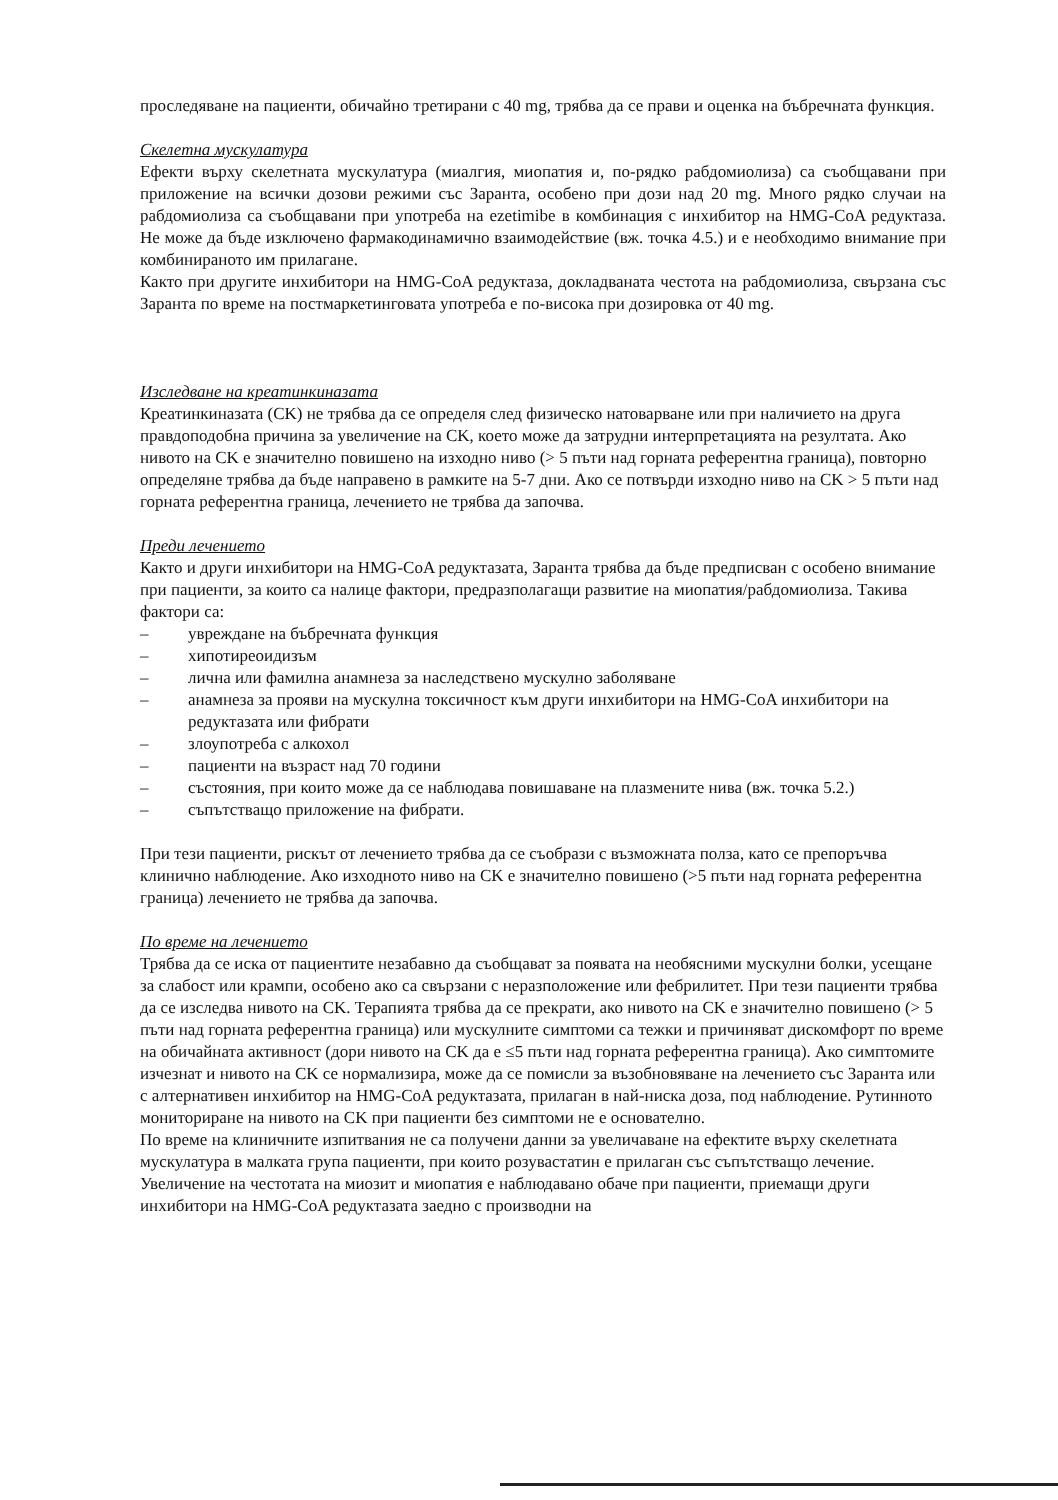проследяване на пациенти, обичайно третирани с 40 mg, трябва да се прави и оценка на бъбречната функция.
Скелетна мускулатура
Ефекти върху скелетната мускулатура (миалгия, миопатия и, по-рядко рабдомиолиза) са съобщавани при приложение на всички дозови режими със Заранта, особено при дози над 20 mg. Много рядко случаи на рабдомиолиза са съобщавани при употреба на ezetimibe в комбинация с инхибитор на HMG-CoA редуктаза. Не може да бъде изключено фармакодинамично взаимодействие (вж. точка 4.5.) и е необходимо внимание при комбинираното им прилагане.
Както при другите инхибитори на HMG-CoA редуктаза, докладваната честота на рабдомиолиза, свързана със Заранта по време на постмаркетинговата употреба е по-висока при дозировка от 40 mg.
Изследване на креатинкиназата
Креатинкиназата (CK) не трябва да се определя след физическо натоварване или при наличието на друга правдоподобна причина за увеличение на CK, което може да затрудни интерпретацията на резултата. Ако нивото на CK е значително повишено на изходно ниво (> 5 пъти над горната референтна граница), повторно определяне трябва да бъде направено в рамките на 5-7 дни. Ако се потвърди изходно ниво на CK > 5 пъти над горната референтна граница, лечението не трябва да започва.
Преди лечението
Както и други инхибитори на HMG-CoA редуктазата, Заранта трябва да бъде предписван с особено внимание при пациенти, за които са налице фактори, предразполагащи развитие на миопатия/рабдомиолиза. Такива фактори са:
– увреждане на бъбречната функция
– хипотиреоидизъм
– лична или фамилна анамнеза за наследствено мускулно заболяване
– анамнеза за прояви на мускулна токсичност към други инхибитори на HMG-CoA инхибитори на редуктазата или фибрати
– злоупотреба с алкохол
– пациенти на възраст над 70 години
– състояния, при които може да се наблюдава повишаване на плазмените нива (вж. точка 5.2.)
– съпътстващо приложение на фибрати.
При тези пациенти, рискът от лечението трябва да се съобрази с възможната полза, като се препоръчва клинично наблюдение. Ако изходното ниво на CK е значително повишено (>5 пъти над горната референтна граница) лечението не трябва да започва.
По време на лечението
Трябва да се иска от пациентите незабавно да съобщават за появата на необясними мускулни болки, усещане за слабост или крампи, особено ако са свързани с неразположение или фебрилитет. При тези пациенти трябва да се изследва нивото на CK. Терапията трябва да се прекрати, ако нивото на CK е значително повишено (> 5 пъти над горната референтна граница) или мускулните симптоми са тежки и причиняват дискомфорт по време на обичайната активност (дори нивото на CK да е ≤5 пъти над горната референтна граница). Ако симптомите изчезнат и нивото на CK се нормализира, може да се помисли за възобновяване на лечението със Заранта или с алтернативен инхибитор на HMG-CoA редуктазата, прилаган в най-ниска доза, под наблюдение. Рутинното мониториране на нивото на CK при пациенти без симптоми не е основателно.
По време на клиничните изпитвания не са получени данни за увеличаване на ефектите върху скелетната мускулатура в малката група пациенти, при които розувастатин е прилаган със съпътстващо лечение. Увеличение на честотата на миозит и миопатия е наблюдавано обаче при пациенти, приемащи други инхибитори на HMG-CoA редуктазата заедно с производни на